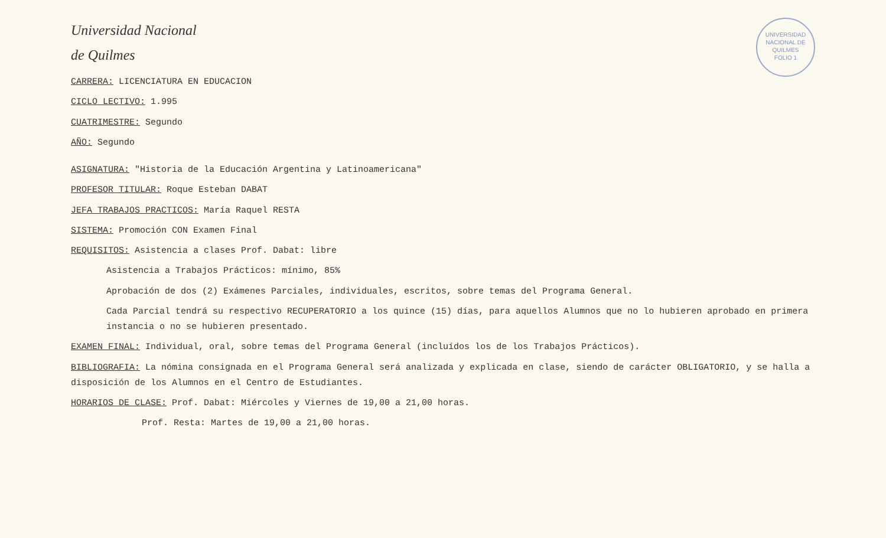UNIVERSIDAD NACIONAL DE QUILMES
FOLIO 1
Universidad Nacional
de Quilmes
CARRERA: LICENCIATURA EN EDUCACION
CICLO LECTIVO: 1.995
CUATRIMESTRE: Segundo
AÑO: Segundo
ASIGNATURA: "Historia de la Educación Argentina y Latinoamericana"
PROFESOR TITULAR: Roque Esteban DABAT
JEFA TRABAJOS PRACTICOS: María Raquel RESTA
SISTEMA: Promoción CON Examen Final
REQUISITOS: Asistencia a clases Prof. Dabat: libre
Asistencia a Trabajos Prácticos: mínimo, 85%
Aprobación de dos (2) Exámenes Parciales, individuales, escritos, sobre temas del Programa General.
Cada Parcial tendrá su respectivo RECUPERATORIO a los quince (15) días, para aquellos Alumnos que no lo hubieren aprobado en primera instancia o no se hubieren presentado.
EXAMEN FINAL: Individual, oral, sobre temas del Programa General (incluídos los de los Trabajos Prácticos).
BIBLIOGRAFIA: La nómina consignada en el Programa General será analizada y explicada en clase, siendo de carácter OBLIGATORIO, y se halla a disposición de los Alumnos en el Centro de Estudiantes.
HORARIOS DE CLASE: Prof. Dabat: Miércoles y Viernes de 19,00 a 21,00 horas.
Prof. Resta: Martes de 19,00 a 21,00 horas.